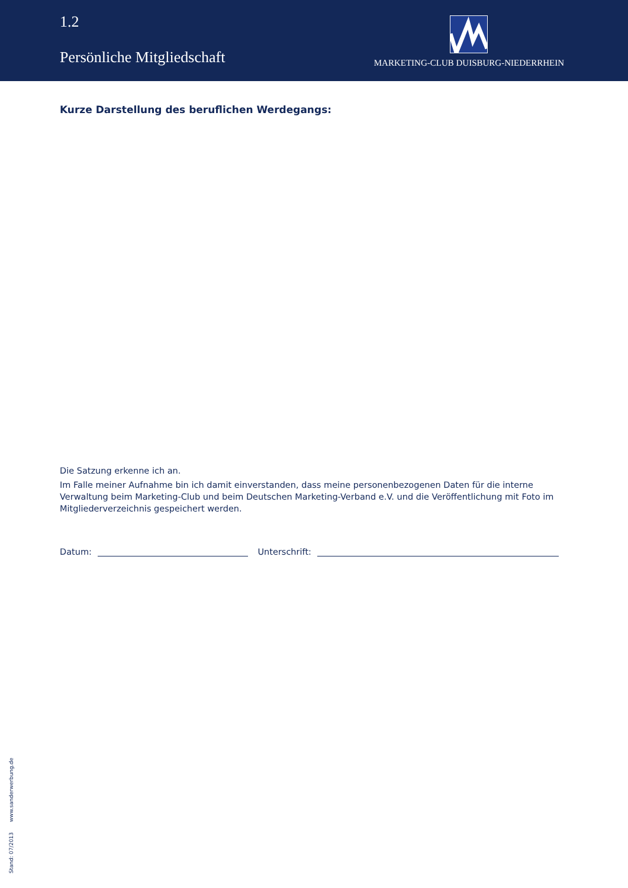1.2
Persönliche Mitgliedschaft
MARKETING-CLUB DUISBURG-NIEDERRHEIN
Kurze Darstellung des beruflichen Werdegangs:
Die Satzung erkenne ich an.
Im Falle meiner Aufnahme bin ich damit einverstanden, dass meine personenbezogenen Daten für die interne Verwaltung beim Marketing-Club und beim Deutschen Marketing-Verband e.V. und die Veröffentlichung mit Foto im Mitgliederverzeichnis gespeichert werden.
Datum: Unterschrift:
Stand: 07/2013 www.sanderwerbung.de